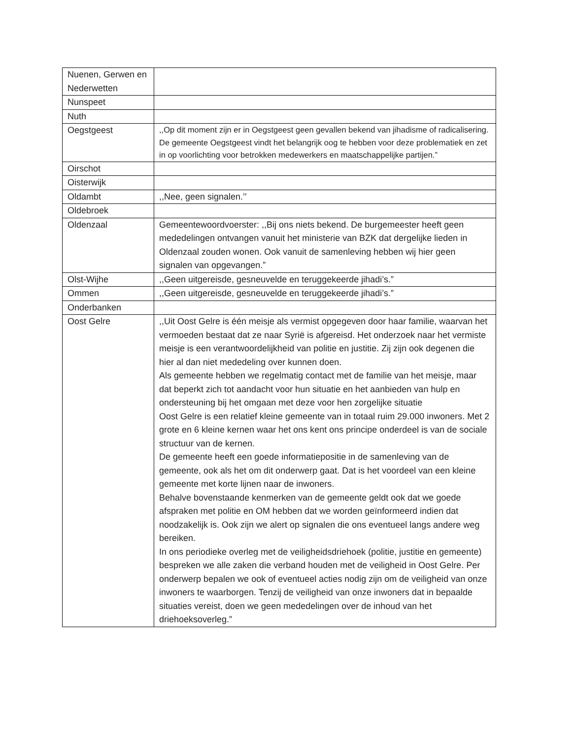| Nuenen, Gerwen en Nederwetten | |
| Nunspeet | |
| Nuth | |
| Oegstgeest | ,,Op dit moment zijn er in Oegstgeest geen gevallen bekend van jihadisme of radicalisering. De gemeente Oegstgeest vindt het belangrijk oog te hebben voor deze problematiek en zet in op voorlichting voor betrokken medewerkers en maatschappelijke partijen.” |
| Oirschot | |
| Oisterwijk | |
| Oldambt | ,,Nee, geen signalen.’’ |
| Oldebroek | |
| Oldenzaal | Gemeentewoordvoerster: ,,Bij ons niets bekend. De burgemeester heeft geen mededelingen ontvangen vanuit het ministerie van BZK dat dergelijke lieden in Oldenzaal zouden wonen. Ook vanuit de samenleving hebben wij hier geen signalen van opgevangen.” |
| Olst-Wijhe | ,,Geen uitgereisde, gesneuvelde en teruggekeerde jihadi’s.” |
| Ommen | ,,Geen uitgereisde, gesneuvelde en teruggekeerde jihadi’s.” |
| Onderbanken | |
| Oost Gelre | ,,Uit Oost Gelre is één meisje als vermist opgegeven door haar familie, waarvan het vermoeden bestaat dat ze naar Syrië is afgereisd. Het onderzoek naar het vermiste meisje is een verantwoordelijkheid van politie en justitie. Zij zijn ook degenen die hier al dan niet mededeling over kunnen doen. Als gemeente hebben we regelmatig contact met de familie van het meisje, maar dat beperkt zich tot aandacht voor hun situatie en het aanbieden van hulp en ondersteuning bij het omgaan met deze voor hen zorgelijke situatie Oost Gelre is een relatief kleine gemeente van in totaal ruim 29.000 inwoners. Met 2 grote en 6 kleine kernen waar het ons kent ons principe onderdeel is van de sociale structuur van de kernen. De gemeente heeft een goede informatiepositie in de samenleving van de gemeente, ook als het om dit onderwerp gaat. Dat is het voordeel van een kleine gemeente met korte lijnen naar de inwoners. Behalve bovenstaande kenmerken van de gemeente geldt ook dat we goede afspraken met politie en OM hebben dat we worden geïnformeerd indien dat noodzakelijk is. Ook zijn we alert op signalen die ons eventueel langs andere weg bereiken. In ons periodieke overleg met de veiligheidsdriehoek (politie, justitie en gemeente) bespreken we alle zaken die verband houden met de veiligheid in Oost Gelre. Per onderwerp bepalen we ook of eventueel acties nodig zijn om de veiligheid van onze inwoners te waarborgen. Tenzij de veiligheid van onze inwoners dat in bepaalde situaties vereist, doen we geen mededelingen over de inhoud van het driehoeksoverleg.” |